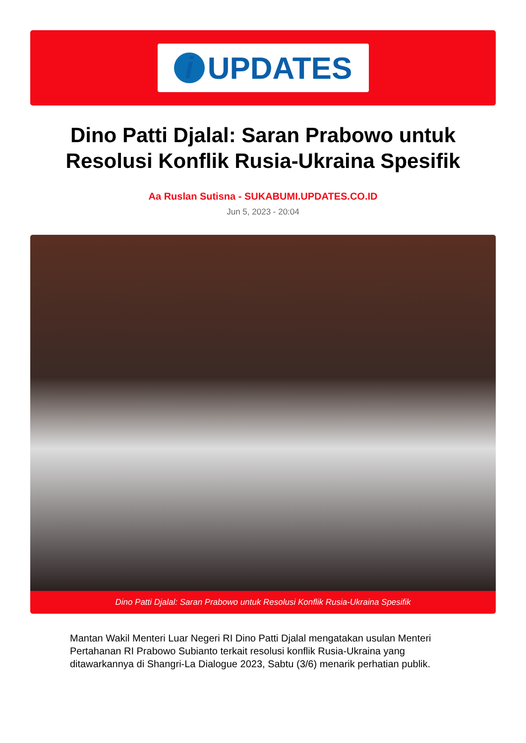i UPDATES
Dino Patti Djalal: Saran Prabowo untuk Resolusi Konflik Rusia-Ukraina Spesifik
Aa Ruslan Sutisna - SUKABUMI.UPDATES.CO.ID
Jun 5, 2023 - 20:04
Dino Patti Djalal: Saran Prabowo untuk Resolusi Konflik Rusia-Ukraina Spesifik
Mantan Wakil Menteri Luar Negeri RI Dino Patti Djalal mengatakan usulan Menteri Pertahanan RI Prabowo Subianto terkait resolusi konflik Rusia-Ukraina yang ditawarkannya di Shangri-La Dialogue 2023, Sabtu (3/6) menarik perhatian publik.